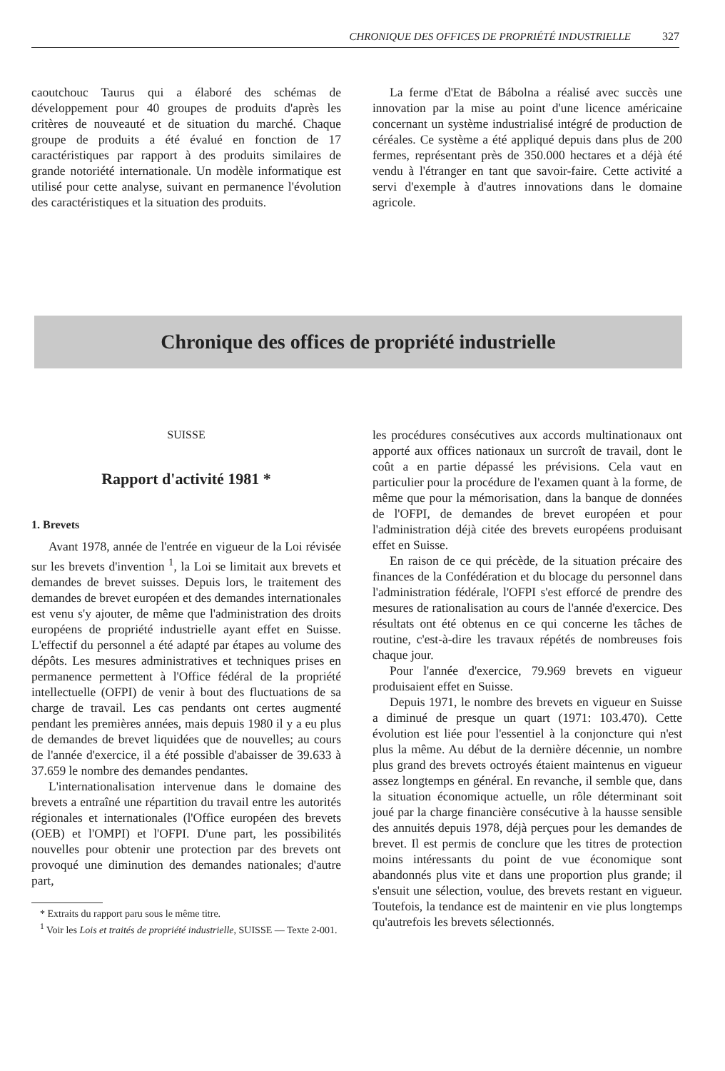CHRONIQUE DES OFFICES DE PROPRIÉTÉ INDUSTRIELLE 327
caoutchouc Taurus qui a élaboré des schémas de développement pour 40 groupes de produits d'après les critères de nouveauté et de situation du marché. Chaque groupe de produits a été évalué en fonction de 17 caractéristiques par rapport à des produits similaires de grande notoriété internationale. Un modèle informatique est utilisé pour cette analyse, suivant en permanence l'évolution des caractéristiques et la situation des produits.
La ferme d'Etat de Bábolna a réalisé avec succès une innovation par la mise au point d'une licence américaine concernant un système industrialisé intégré de production de céréales. Ce système a été appliqué depuis dans plus de 200 fermes, représentant près de 350.000 hectares et a déjà été vendu à l'étranger en tant que savoir-faire. Cette activité a servi d'exemple à d'autres innovations dans le domaine agricole.
Chronique des offices de propriété industrielle
SUISSE
Rapport d'activité 1981 *
1. Brevets
Avant 1978, année de l'entrée en vigueur de la Loi révisée sur les brevets d'invention <sup>1</sup>, la Loi se limitait aux brevets et demandes de brevet suisses. Depuis lors, le traitement des demandes de brevet européen et des demandes internationales est venu s'y ajouter, de même que l'administration des droits européens de propriété industrielle ayant effet en Suisse. L'effectif du personnel a été adapté par étapes au volume des dépôts. Les mesures administratives et techniques prises en permanence permettent à l'Office fédéral de la propriété intellectuelle (OFPI) de venir à bout des fluctuations de sa charge de travail. Les cas pendants ont certes augmenté pendant les premières années, mais depuis 1980 il y a eu plus de demandes de brevet liquidées que de nouvelles; au cours de l'année d'exercice, il a été possible d'abaisser de 39.633 à 37.659 le nombre des demandes pendantes.
L'internationalisation intervenue dans le domaine des brevets a entraîné une répartition du travail entre les autorités régionales et internationales (l'Office européen des brevets (OEB) et l'OMPI) et l'OFPI. D'une part, les possibilités nouvelles pour obtenir une protection par des brevets ont provoqué une diminution des demandes nationales; d'autre part,
* Extraits du rapport paru sous le même titre.
<sup>1</sup> Voir les Lois et traités de propriété industrielle, SUISSE — Texte 2-001.
les procédures consécutives aux accords multinationaux ont apporté aux offices nationaux un surcroît de travail, dont le coût a en partie dépassé les prévisions. Cela vaut en particulier pour la procédure de l'examen quant à la forme, de même que pour la mémorisation, dans la banque de données de l'OFPI, de demandes de brevet européen et pour l'administration déjà citée des brevets européens produisant effet en Suisse.
En raison de ce qui précède, de la situation précaire des finances de la Confédération et du blocage du personnel dans l'administration fédérale, l'OFPI s'est efforcé de prendre des mesures de rationalisation au cours de l'année d'exercice. Des résultats ont été obtenus en ce qui concerne les tâches de routine, c'est-à-dire les travaux répétés de nombreuses fois chaque jour.
Pour l'année d'exercice, 79.969 brevets en vigueur produisaient effet en Suisse.
Depuis 1971, le nombre des brevets en vigueur en Suisse a diminué de presque un quart (1971: 103.470). Cette évolution est liée pour l'essentiel à la conjoncture qui n'est plus la même. Au début de la dernière décennie, un nombre plus grand des brevets octroyés étaient maintenus en vigueur assez longtemps en général. En revanche, il semble que, dans la situation économique actuelle, un rôle déterminant soit joué par la charge financière consécutive à la hausse sensible des annuités depuis 1978, déjà perçues pour les demandes de brevet. Il est permis de conclure que les titres de protection moins intéressants du point de vue économique sont abandonnés plus vite et dans une proportion plus grande; il s'ensuit une sélection, voulue, des brevets restant en vigueur. Toutefois, la tendance est de maintenir en vie plus longtemps qu'autrefois les brevets sélectionnés.